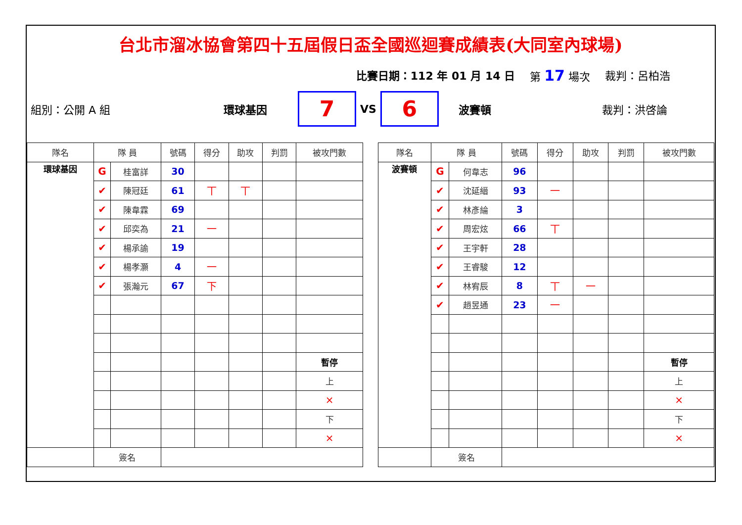台北市溜冰協會第四十五屆假日盃全國巡迴賽成績表(大同室內球場)
比賽日期：112 年 01 月 14 日 第 17 場次 裁判：呂柏浩
組別：公開 A 組 環球基因 7 VS 6 波賽頓 裁判：洪啓論
| 隊名 | 隊 員 | | 號碼 | 得分 | 助攻 | 判罰 | 被攻門數 |
| --- | --- | --- | --- | --- | --- | --- | --- |
| 環球基因 | G | 桂富詳 | 30 | | | | |
| | ✔ | 陳冠廷 | 61 | 丅 | 丅 | | |
| | ✔ | 陳韋霖 | 69 | | | | |
| | ✔ | 邱奕為 | 21 | 一 | | | |
| | ✔ | 楊承諭 | 19 | | | | |
| | ✔ | 楊孝灝 | 4 | 一 | | | |
| | ✔ | 張瀚元 | 67 | 下 | | | |
| | | | | | | | 暫停 |
| | | | | | | | 上 |
| | | | | | | | × |
| | | | | | | | 下 |
| | | | | | | | × |
| | 簽名 | | | | | | |
| 隊名 | 隊 員 | | 號碼 | 得分 | 助攻 | 判罰 | 被攻門數 |
| --- | --- | --- | --- | --- | --- | --- | --- |
| 波賽頓 | G | 何韋志 | 96 | | | | |
| | ✔ | 沈延縉 | 93 | 一 | | | |
| | ✔ | 林彥綸 | 3 | | | | |
| | ✔ | 周宏炫 | 66 | 丅 | | | |
| | ✔ | 王宇軒 | 28 | | | | |
| | ✔ | 王睿駿 | 12 | | | | |
| | ✔ | 林宥辰 | 8 | 丅 | 一 | | |
| | ✔ | 趙昱通 | 23 | 一 | | | |
| | | | | | | | 暫停 |
| | | | | | | | 上 |
| | | | | | | | × |
| | | | | | | | 下 |
| | | | | | | | × |
| | 簽名 | | | | | | |